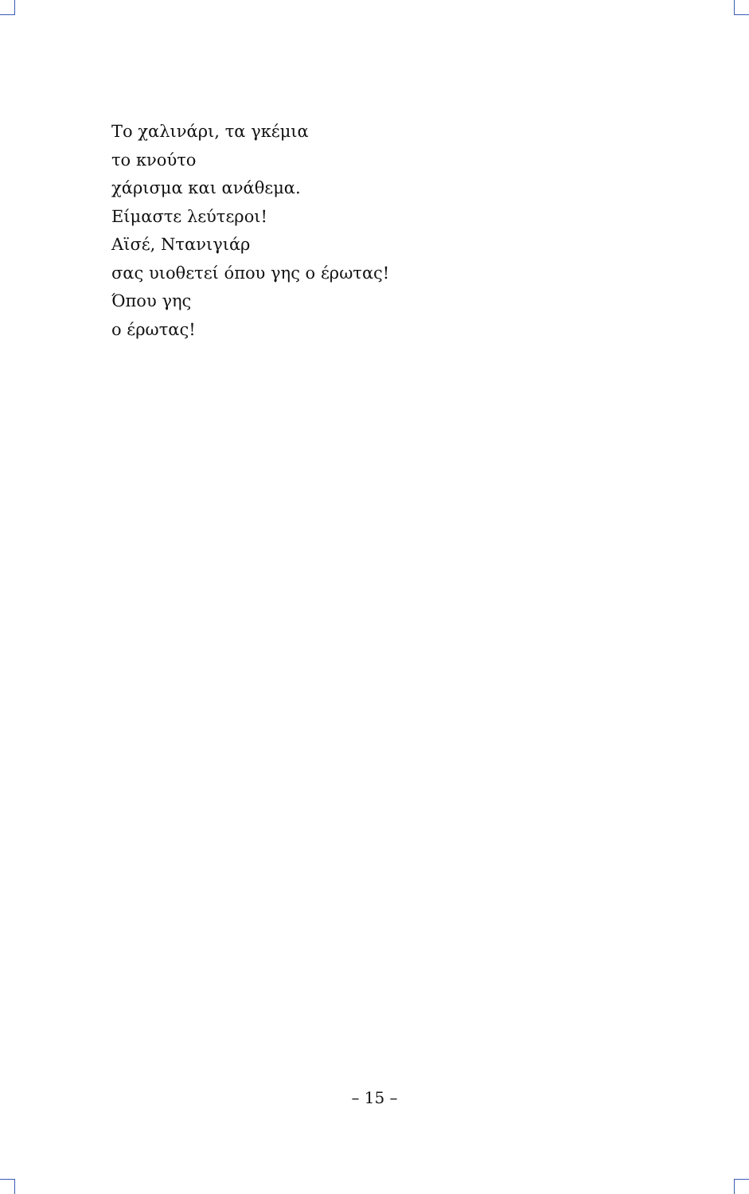Το χαλινάρι, τα γκέμια
το κνούτο
χάρισμα και ανάθεμα.
Είμαστε λεύτεροι!
Αϊσέ, Ντανιγιάρ
σας υιοθετεί όπου γης ο έρωτας!
Όπου γης
ο έρωτας!
– 15 –